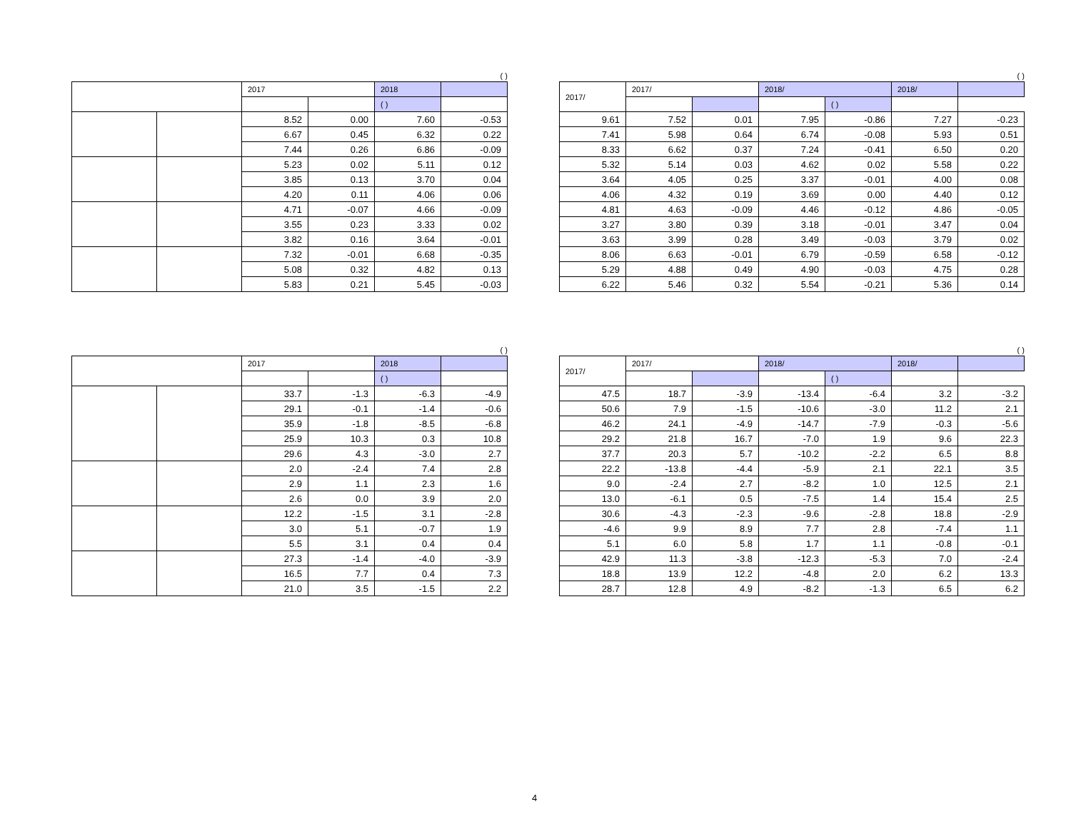( )
| | | 2017 | | 2018 | |
| --- | --- | --- | --- | --- | --- |
| | | | | ( ) | |
| | | 8.52 | 0.00 | 7.60 | -0.53 |
| | | 6.67 | 0.45 | 6.32 | 0.22 |
| | | 7.44 | 0.26 | 6.86 | -0.09 |
| | | 5.23 | 0.02 | 5.11 | 0.12 |
| | | 3.85 | 0.13 | 3.70 | 0.04 |
| | | 4.20 | 0.11 | 4.06 | 0.06 |
| | | 4.71 | -0.07 | 4.66 | -0.09 |
| | | 3.55 | 0.23 | 3.33 | 0.02 |
| | | 3.82 | 0.16 | 3.64 | -0.01 |
| | | 7.32 | -0.01 | 6.68 | -0.35 |
| | | 5.08 | 0.32 | 4.82 | 0.13 |
| | | 5.83 | 0.21 | 5.45 | -0.03 |
( )
| 2017/ | 2017/ | | 2018/ | | 2018/ | |
| --- | --- | --- | --- | --- | --- | --- |
| | | | | ( ) | | |
| 9.61 | 7.52 | 0.01 | 7.95 | -0.86 | 7.27 | -0.23 |
| 7.41 | 5.98 | 0.64 | 6.74 | -0.08 | 5.93 | 0.51 |
| 8.33 | 6.62 | 0.37 | 7.24 | -0.41 | 6.50 | 0.20 |
| 5.32 | 5.14 | 0.03 | 4.62 | 0.02 | 5.58 | 0.22 |
| 3.64 | 4.05 | 0.25 | 3.37 | -0.01 | 4.00 | 0.08 |
| 4.06 | 4.32 | 0.19 | 3.69 | 0.00 | 4.40 | 0.12 |
| 4.81 | 4.63 | -0.09 | 4.46 | -0.12 | 4.86 | -0.05 |
| 3.27 | 3.80 | 0.39 | 3.18 | -0.01 | 3.47 | 0.04 |
| 3.63 | 3.99 | 0.28 | 3.49 | -0.03 | 3.79 | 0.02 |
| 8.06 | 6.63 | -0.01 | 6.79 | -0.59 | 6.58 | -0.12 |
| 5.29 | 4.88 | 0.49 | 4.90 | -0.03 | 4.75 | 0.28 |
| 6.22 | 5.46 | 0.32 | 5.54 | -0.21 | 5.36 | 0.14 |
( )
| | | 2017 | | 2018 | |
| --- | --- | --- | --- | --- | --- |
| | | | | ( ) | |
| | | 33.7 | -1.3 | -6.3 | -4.9 |
| | | 29.1 | -0.1 | -1.4 | -0.6 |
| | | 35.9 | -1.8 | -8.5 | -6.8 |
| | | 25.9 | 10.3 | 0.3 | 10.8 |
| | | 29.6 | 4.3 | -3.0 | 2.7 |
| | | 2.0 | -2.4 | 7.4 | 2.8 |
| | | 2.9 | 1.1 | 2.3 | 1.6 |
| | | 2.6 | 0.0 | 3.9 | 2.0 |
| | | 12.2 | -1.5 | 3.1 | -2.8 |
| | | 3.0 | 5.1 | -0.7 | 1.9 |
| | | 5.5 | 3.1 | 0.4 | 0.4 |
| | | 27.3 | -1.4 | -4.0 | -3.9 |
| | | 16.5 | 7.7 | 0.4 | 7.3 |
| | | 21.0 | 3.5 | -1.5 | 2.2 |
( )
| 2017/ | 2017/ | | 2018/ | | 2018/ | |
| --- | --- | --- | --- | --- | --- | --- |
| | | | | ( ) | | |
| 47.5 | 18.7 | -3.9 | -13.4 | -6.4 | 3.2 | -3.2 |
| 50.6 | 7.9 | -1.5 | -10.6 | -3.0 | 11.2 | 2.1 |
| 46.2 | 24.1 | -4.9 | -14.7 | -7.9 | -0.3 | -5.6 |
| 29.2 | 21.8 | 16.7 | -7.0 | 1.9 | 9.6 | 22.3 |
| 37.7 | 20.3 | 5.7 | -10.2 | -2.2 | 6.5 | 8.8 |
| 22.2 | -13.8 | -4.4 | -5.9 | 2.1 | 22.1 | 3.5 |
| 9.0 | -2.4 | 2.7 | -8.2 | 1.0 | 12.5 | 2.1 |
| 13.0 | -6.1 | 0.5 | -7.5 | 1.4 | 15.4 | 2.5 |
| 30.6 | -4.3 | -2.3 | -9.6 | -2.8 | 18.8 | -2.9 |
| -4.6 | 9.9 | 8.9 | 7.7 | 2.8 | -7.4 | 1.1 |
| 5.1 | 6.0 | 5.8 | 1.7 | 1.1 | -0.8 | -0.1 |
| 42.9 | 11.3 | -3.8 | -12.3 | -5.3 | 7.0 | -2.4 |
| 18.8 | 13.9 | 12.2 | -4.8 | 2.0 | 6.2 | 13.3 |
| 28.7 | 12.8 | 4.9 | -8.2 | -1.3 | 6.5 | 6.2 |
4